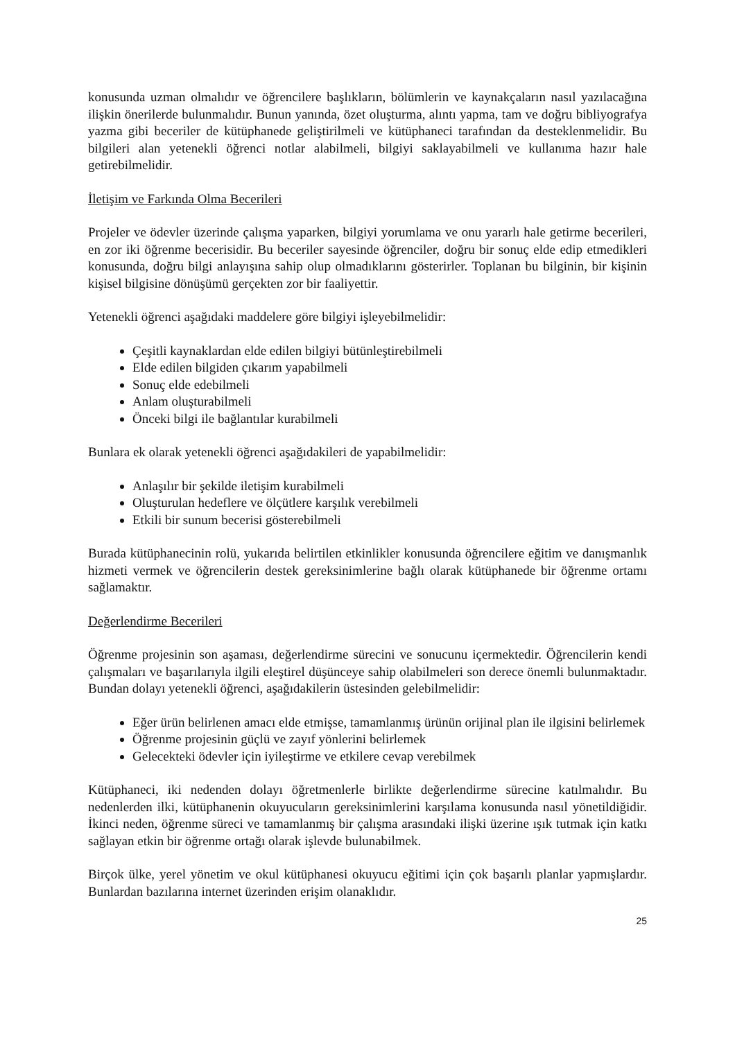konusunda uzman olmalıdır ve öğrencilere başlıkların, bölümlerin ve kaynakçaların nasıl yazılacağına ilişkin önerilerde bulunmalıdır. Bunun yanında, özet oluşturma, alıntı yapma, tam ve doğru bibliyografya yazma gibi beceriler de kütüphanede geliştirilmeli ve kütüphaneci tarafından da desteklenmelidir. Bu bilgileri alan yetenekli öğrenci notlar alabilmeli, bilgiyi saklayabilmeli ve kullanıma hazır hale getirebilmelidir.
İletişim ve Farkında Olma Becerileri
Projeler ve ödevler üzerinde çalışma yaparken, bilgiyi yorumlama ve onu yararlı hale getirme becerileri, en zor iki öğrenme becerisidir. Bu beceriler sayesinde öğrenciler, doğru bir sonuç elde edip etmedikleri konusunda, doğru bilgi anlayışına sahip olup olmadıklarını gösterirler. Toplanan bu bilginin, bir kişinin kişisel bilgisine dönüşümü gerçekten zor bir faaliyettir.
Yetenekli öğrenci aşağıdaki maddelere göre bilgiyi işleyebilmelidir:
Çeşitli kaynaklardan elde edilen bilgiyi bütünleştirebilmeli
Elde edilen bilgiden çıkarım yapabilmeli
Sonuç elde edebilmeli
Anlam oluşturabilmeli
Önceki bilgi ile bağlantılar kurabilmeli
Bunlara ek olarak yetenekli öğrenci aşağıdakileri de yapabilmelidir:
Anlaşılır bir şekilde iletişim kurabilmeli
Oluşturulan hedeflere ve ölçütlere karşılık verebilmeli
Etkili bir sunum becerisi gösterebilmeli
Burada kütüphanecinin rolü, yukarıda belirtilen etkinlikler konusunda öğrencilere eğitim ve danışmanlık hizmeti vermek ve öğrencilerin destek gereksinimlerine bağlı olarak kütüphanede bir öğrenme ortamı sağlamaktır.
Değerlendirme Becerileri
Öğrenme projesinin son aşaması, değerlendirme sürecini ve sonucunu içermektedir. Öğrencilerin kendi çalışmaları ve başarılarıyla ilgili eleştirel düşünceye sahip olabilmeleri son derece önemli bulunmaktadır. Bundan dolayı yetenekli öğrenci, aşağıdakilerin üstesinden gelebilmelidir:
Eğer ürün belirlenen amacı elde etmişse, tamamlanmış ürünün orijinal plan ile ilgisini belirlemek
Öğrenme projesinin güçlü ve zayıf yönlerini belirlemek
Gelecekteki ödevler için iyileştirme ve etkilere cevap verebilmek
Kütüphaneci, iki nedenden dolayı öğretmenlerle birlikte değerlendirme sürecine katılmalıdır. Bu nedenlerden ilki, kütüphanenin okuyucuların gereksinimlerini karşılama konusunda nasıl yönetildiğidir. İkinci neden, öğrenme süreci ve tamamlanmış bir çalışma arasındaki ilişki üzerine ışık tutmak için katkı sağlayan etkin bir öğrenme ortağı olarak işlevde bulunabilmek.
Birçok ülke, yerel yönetim ve okul kütüphanesi okuyucu eğitimi için çok başarılı planlar yapmışlardır. Bunlardan bazılarına internet üzerinden erişim olanaklıdır.
25